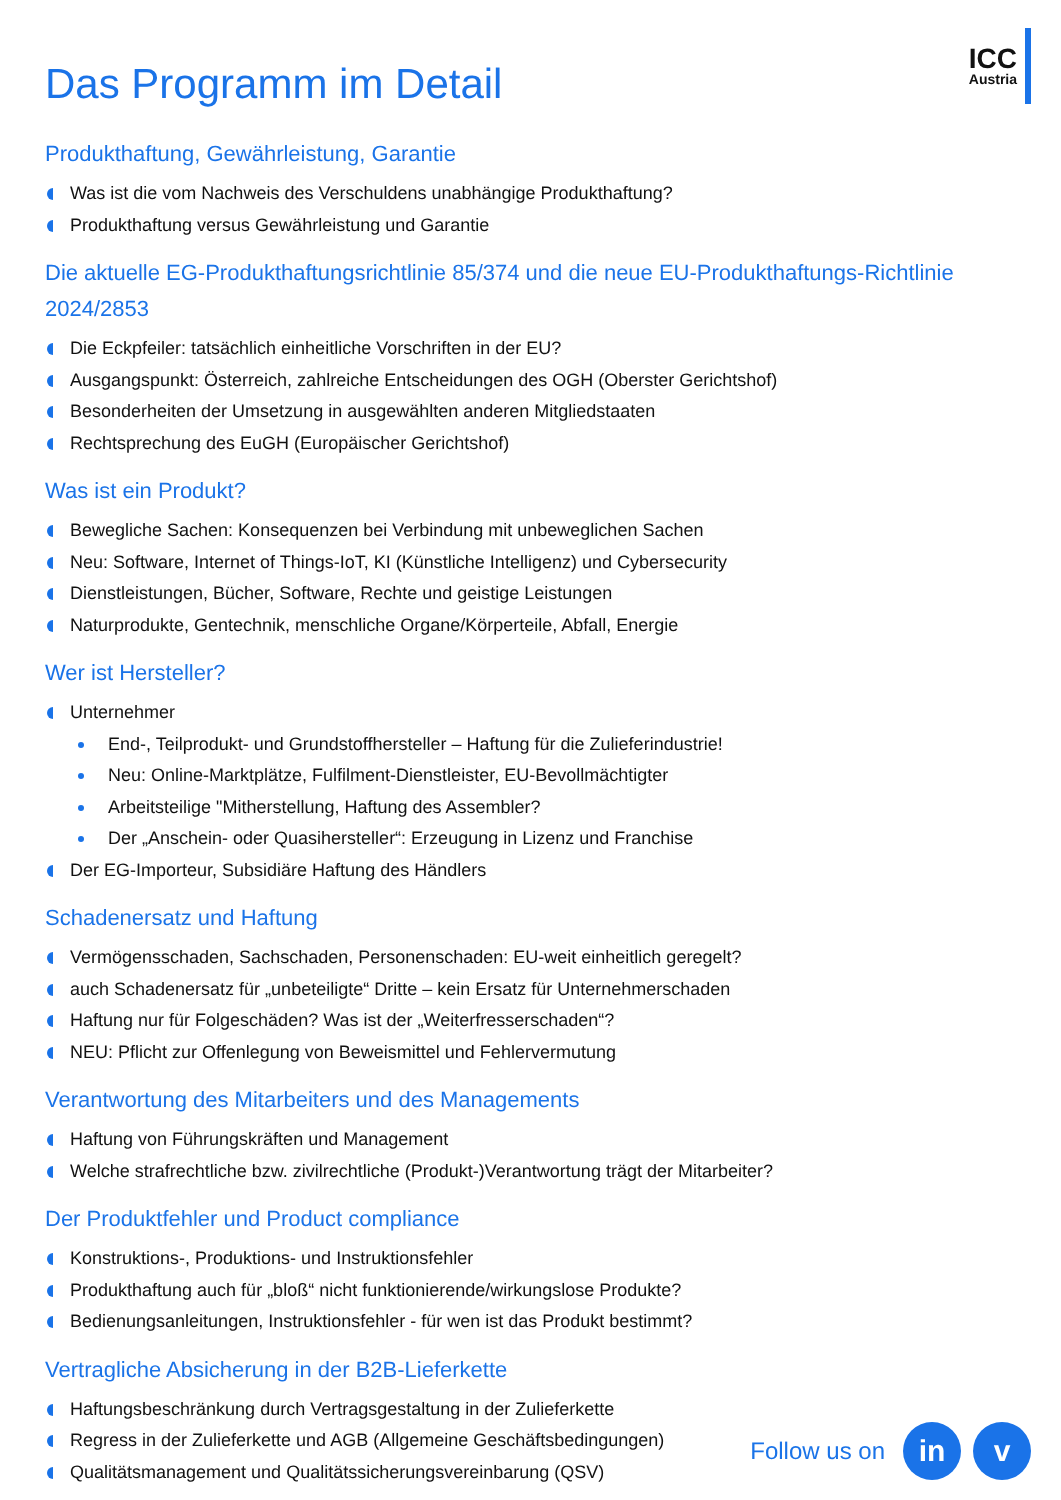ICC
Austria
Das Programm im Detail
Produkthaftung, Gewährleistung, Garantie
Was ist die vom Nachweis des Verschuldens unabhängige Produkthaftung?
Produkthaftung versus Gewährleistung und Garantie
Die aktuelle EG-Produkthaftungsrichtlinie 85/374 und die neue EU-Produkthaftungs-Richtlinie 2024/2853
Die Eckpfeiler: tatsächlich einheitliche Vorschriften in der EU?
Ausgangspunkt: Österreich, zahlreiche Entscheidungen des OGH (Oberster Gerichtshof)
Besonderheiten der Umsetzung in ausgewählten anderen Mitgliedstaaten
Rechtsprechung des EuGH (Europäischer Gerichtshof)
Was ist ein Produkt?
Bewegliche Sachen: Konsequenzen bei Verbindung mit unbeweglichen Sachen
Neu: Software, Internet of Things-IoT, KI (Künstliche Intelligenz) und Cybersecurity
Dienstleistungen, Bücher, Software, Rechte und geistige Leistungen
Naturprodukte, Gentechnik, menschliche Organe/Körperteile, Abfall, Energie
Wer ist Hersteller?
Unternehmer
End-, Teilprodukt- und Grundstoffhersteller – Haftung für die Zulieferindustrie!
Neu: Online-Marktplätze, Fulfilment-Dienstleister, EU-Bevollmächtigter
Arbeitsteilige "Mitherstellung, Haftung des Assembler?
Der „Anschein- oder Quasihersteller“: Erzeugung in Lizenz und Franchise
Der EG-Importeur, Subsidiäre Haftung des Händlers
Schadenersatz und Haftung
Vermögensschaden, Sachschaden, Personenschaden: EU-weit einheitlich geregelt?
auch Schadenersatz für „unbeteiligte“ Dritte – kein Ersatz für Unternehmerschaden
Haftung nur für Folgeschäden? Was ist der „Weiterfresserschaden“?
NEU: Pflicht zur Offenlegung von Beweismittel und Fehlervermutung
Verantwortung des Mitarbeiters und des Managements
Haftung von Führungskräften und Management
Welche strafrechtliche bzw. zivilrechtliche (Produkt-)Verantwortung trägt der Mitarbeiter?
Der Produktfehler und Product compliance
Konstruktions-, Produktions- und Instruktionsfehler
Produkthaftung auch für „bloß“ nicht funktionierende/wirkungslose Produkte?
Bedienungsanleitungen, Instruktionsfehler - für wen ist das Produkt bestimmt?
Vertragliche Absicherung in der B2B-Lieferkette
Haftungsbeschränkung durch Vertragsgestaltung in der Zulieferkette
Regress in der Zulieferkette und AGB (Allgemeine Geschäftsbedingungen)
Qualitätsmanagement und Qualitätssicherungsvereinbarung (QSV)
Follow us on
in v